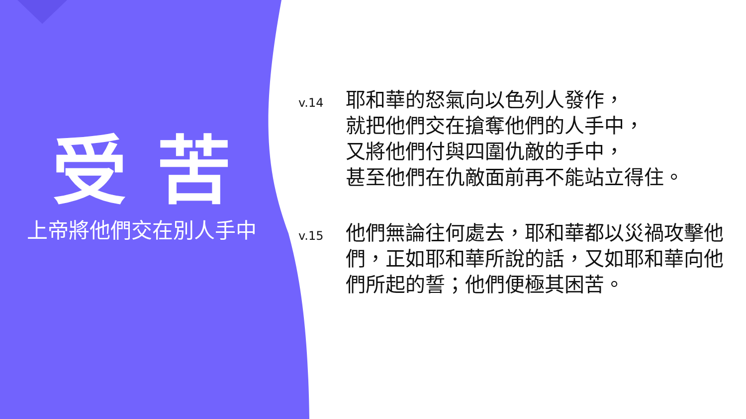受苦
上帝將他們交在別人手中
v.14
耶和華的怒氣向以色列人發作，
就把他們交在搶奪他們的人手中，
又將他們付與四圍仇敵的手中，
甚至他們在仇敵面前再不能站立得住。
v.15
他們無論往何處去，耶和華都以災禍攻擊他們，正如耶和華所說的話，又如耶和華向他們所起的誓；他們便極其困苦。